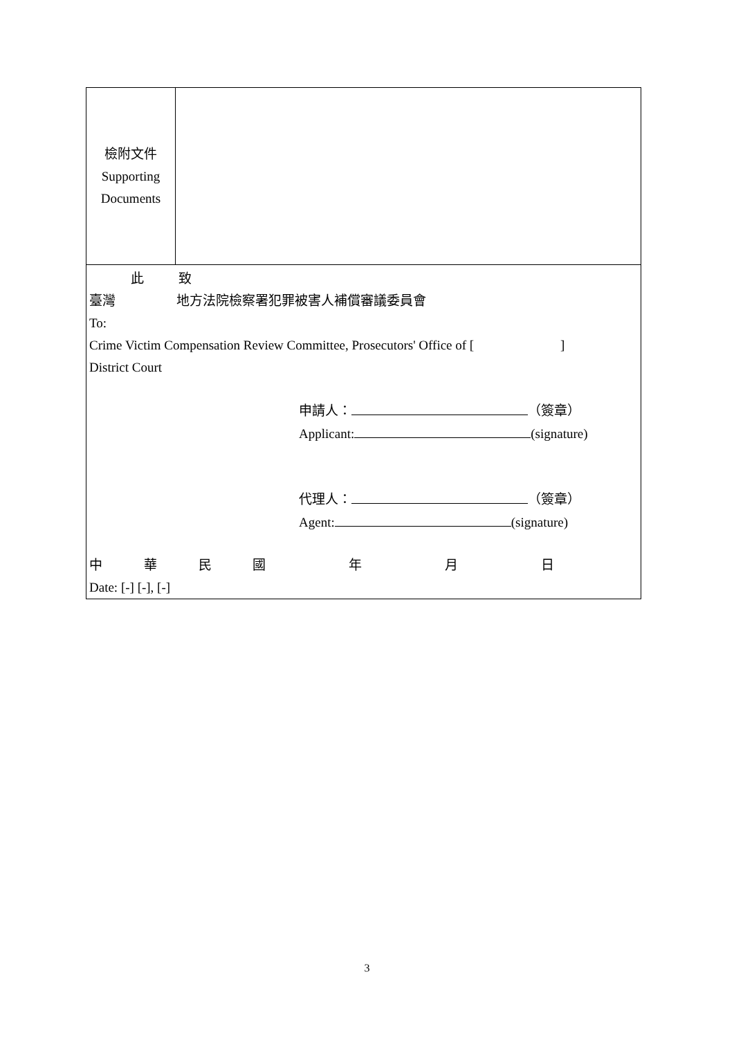| 檢附文件 Supporting Documents | |
| 此 致 臺灣 地方法院檢察署犯罪被害人補償審議委員會 To: Crime Victim Compensation Review Committee, Prosecutors' Office of [ ] District Court 申請人： （簽章） Applicant: (signature) 代理人： （簽章） Agent: (signature) 中 華 民 國 年 月 日 Date: [-] [-], [-] | |
3